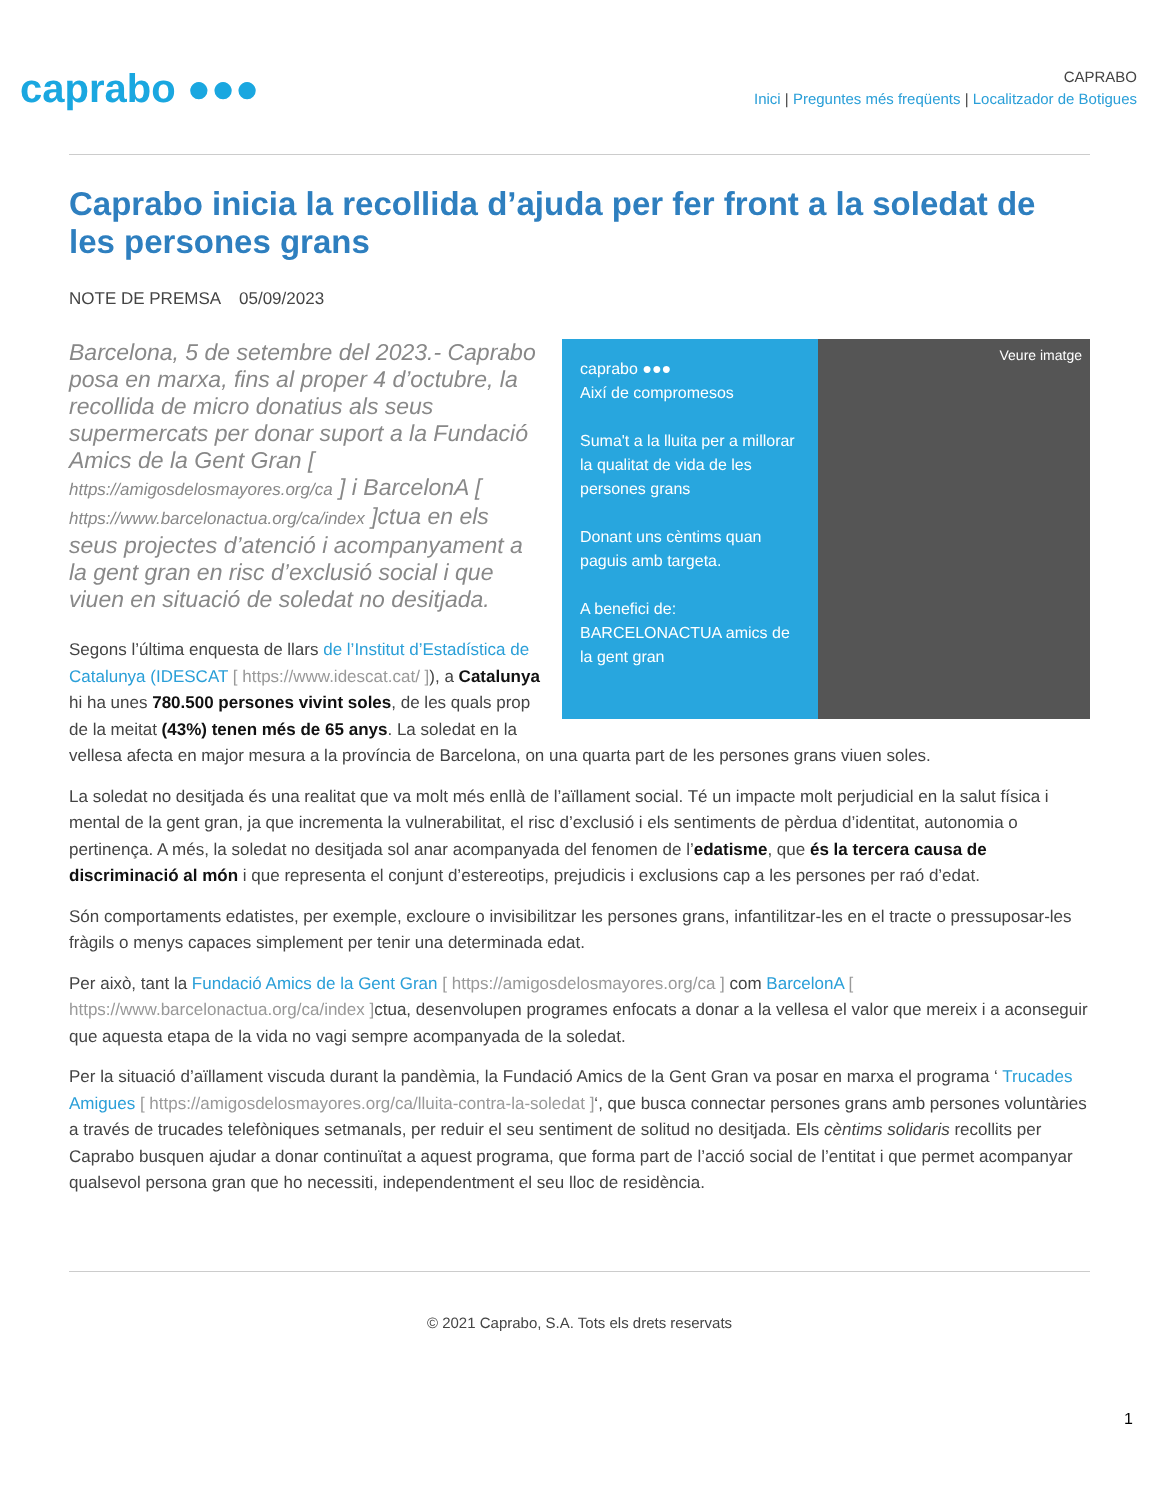caprabo ●●●
CAPRABO
Inici | Preguntes més freqüents | Localitzador de Botigues
Caprabo inicia la recollida d’ajuda per fer front a la soledat de les persones grans
NOTE DE PREMSA 05/09/2023
caprabo ●●●
Així de compromesos
Suma't a la lluita per a millorar la qualitat de vida de les persones grans
Donant uns cèntims quan paguis amb targeta.
A benefici de: BARCELONACTUA amics de la gent gran
Veure imatge
Barcelona, 5 de setembre del 2023.- Caprabo posa en marxa, fins al proper 4 d’octubre, la recollida de micro donatius als seus supermercats per donar suport a la Fundació Amics de la Gent Gran [ https://amigosdelosmayores.org/ca ] i BarcelonA [ https://www.barcelonactua.org/ca/index ]ctua en els seus projectes d’atenció i acompanyament a la gent gran en risc d’exclusió social i que viuen en situació de soledat no desitjada.
Segons l’última enquesta de llars de l’Institut d’Estadística de Catalunya (IDESCAT [ https://www.idescat.cat/ ]), a Catalunya hi ha unes 780.500 persones vivint soles, de les quals prop de la meitat (43%) tenen més de 65 anys. La soledat en la vellesa afecta en major mesura a la província de Barcelona, on una quarta part de les persones grans viuen soles.
La soledat no desitjada és una realitat que va molt més enllà de l’aïllament social. Té un impacte molt perjudicial en la salut física i mental de la gent gran, ja que incrementa la vulnerabilitat, el risc d’exclusió i els sentiments de pèrdua d’identitat, autonomia o pertinença. A més, la soledat no desitjada sol anar acompanyada del fenomen de l’edatisme, que és la tercera causa de discriminació al món i que representa el conjunt d’estereotips, prejudicis i exclusions cap a les persones per raó d’edat.
Són comportaments edatistes, per exemple, excloure o invisibilitzar les persones grans, infantilitzar-les en el tracte o pressuposar-les fràgils o menys capaces simplement per tenir una determinada edat.
Per això, tant la Fundació Amics de la Gent Gran [ https://amigosdelosmayores.org/ca ] com BarcelonA [ https://www.barcelonactua.org/ca/index ] ctua, desenvolupen programes enfocats a donar a la vellesa el valor que mereix i a aconseguir que aquesta etapa de la vida no vagi sempre acompanyada de la soledat.
Per la situació d’aïllament viscuda durant la pandèmia, la Fundació Amics de la Gent Gran va posar en marxa el programa ‘ Trucades Amigues [ https://amigosdelosmayores.org/ca/lluita-contra-la-soledat ]‘, que busca connectar persones grans amb persones voluntàries a través de trucades telefòniques setmanals, per reduir el seu sentiment de solitud no desitjada. Els cèntims solidaris recollits per Caprabo busquen ajudar a donar continuïtat a aquest programa, que forma part de l’acció social de l’entitat i que permet acompanyar qualsevol persona gran que ho necessiti, independentment el seu lloc de residència.
© 2021 Caprabo, S.A. Tots els drets reservats
1